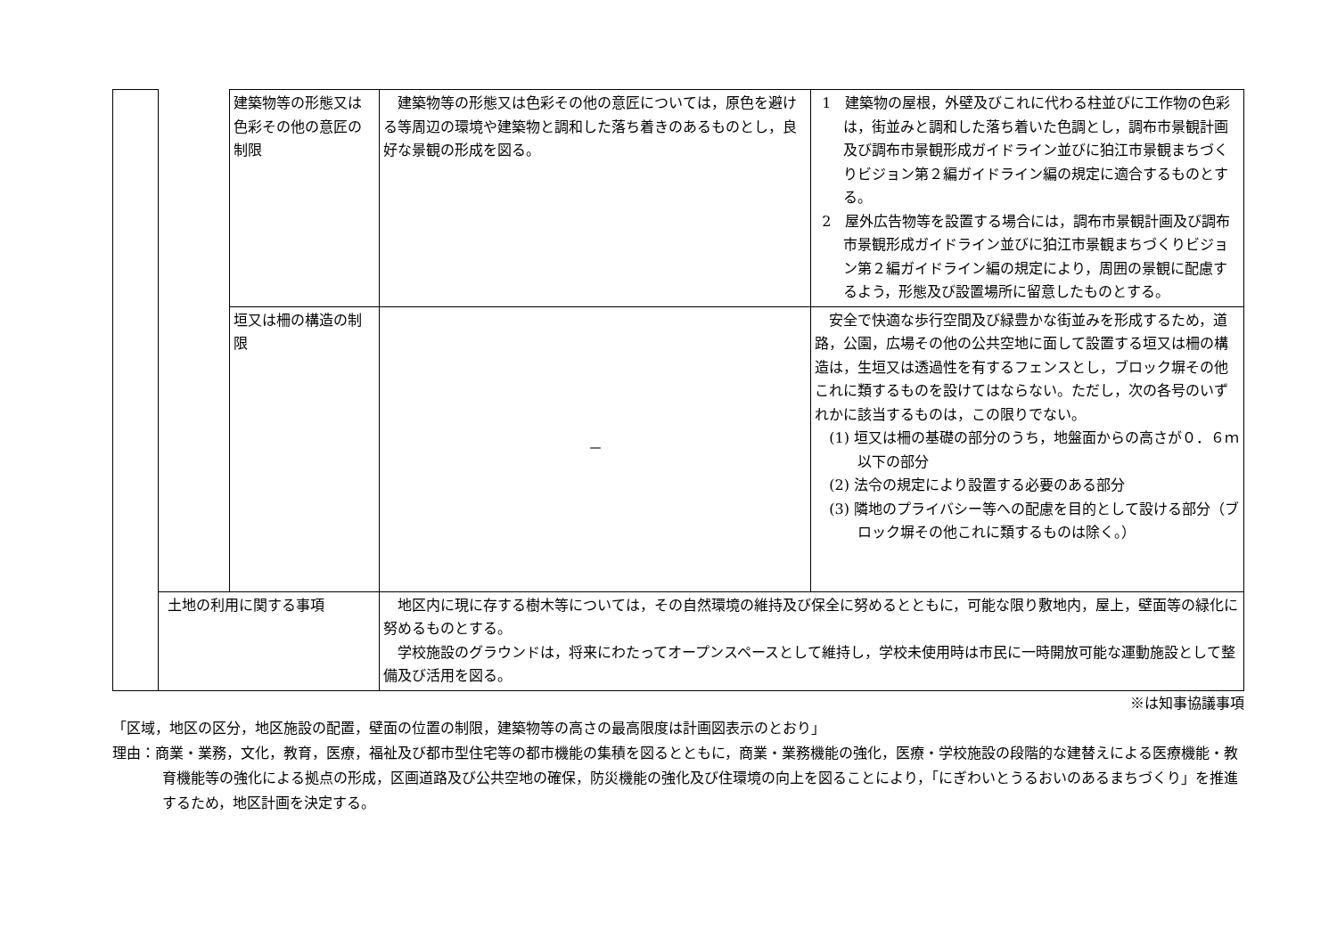| | | 建築物等の形態又は色彩その他の意匠の制限 | 建築物等の形態又は色彩その他の意匠については，原色を避ける等周辺の環境や建築物と調和した落ち着きのあるものとし，良好な景観の形成を図る。 | 1 建築物の屋根，外壁及びこれに代わる柱並びに工作物の色彩は，街並みと調和した落ち着いた色調とし，調布市景観計画及び調布市景観形成ガイドライン並びに狛江市景観まちづくりビジョン第２編ガイドライン編の規定に適合するものとする。 2 屋外広告物等を設置する場合には，調布市景観計画及び調布市景観形成ガイドライン並びに狛江市景観まちづくりビジョン第２編ガイドライン編の規定により，周囲の景観に配慮するよう，形態及び設置場所に留意したものとする。 |
| | | 垣又は柵の構造の制限 | － | 安全で快適な歩行空間及び緑豊かな街並みを形成するため，道路，公園，広場その他の公共空地に面して設置する垣又は柵の構造は，生垣又は透過性を有するフェンスとし，ブロック塀その他これに類するものを設けてはならない。ただし，次の各号のいずれかに該当するものは，この限りでない。 (1) 垣又は柵の基礎の部分のうち，地盤面からの高さが０．６ｍ以下の部分 (2) 法令の規定により設置する必要のある部分 (3) 隣地のプライバシー等への配慮を目的として設ける部分（ブロック塀その他これに類するものは除く。） |
| | 土地の利用に関する事項 | | 地区内に現に存する樹木等については，その自然環境の維持及び保全に努めるとともに，可能な限り敷地内，屋上，壁面等の緑化に努めるものとする。 学校施設のグラウンドは，将来にわたってオープンスペースとして維持し，学校未使用時は市民に一時開放可能な運動施設として整備及び活用を図る。 | |
※は知事協議事項
「区域，地区の区分，地区施設の配置，壁面の位置の制限，建築物等の高さの最高限度は計画図表示のとおり」
理由：商業・業務，文化，教育，医療，福祉及び都市型住宅等の都市機能の集積を図るとともに，商業・業務機能の強化，医療・学校施設の段階的な建替えによる医療機能・教育機能等の強化による拠点の形成，区画道路及び公共空地の確保，防災機能の強化及び住環境の向上を図ることにより，「にぎわいとうるおいのあるまちづくり」を推進するため，地区計画を決定する。